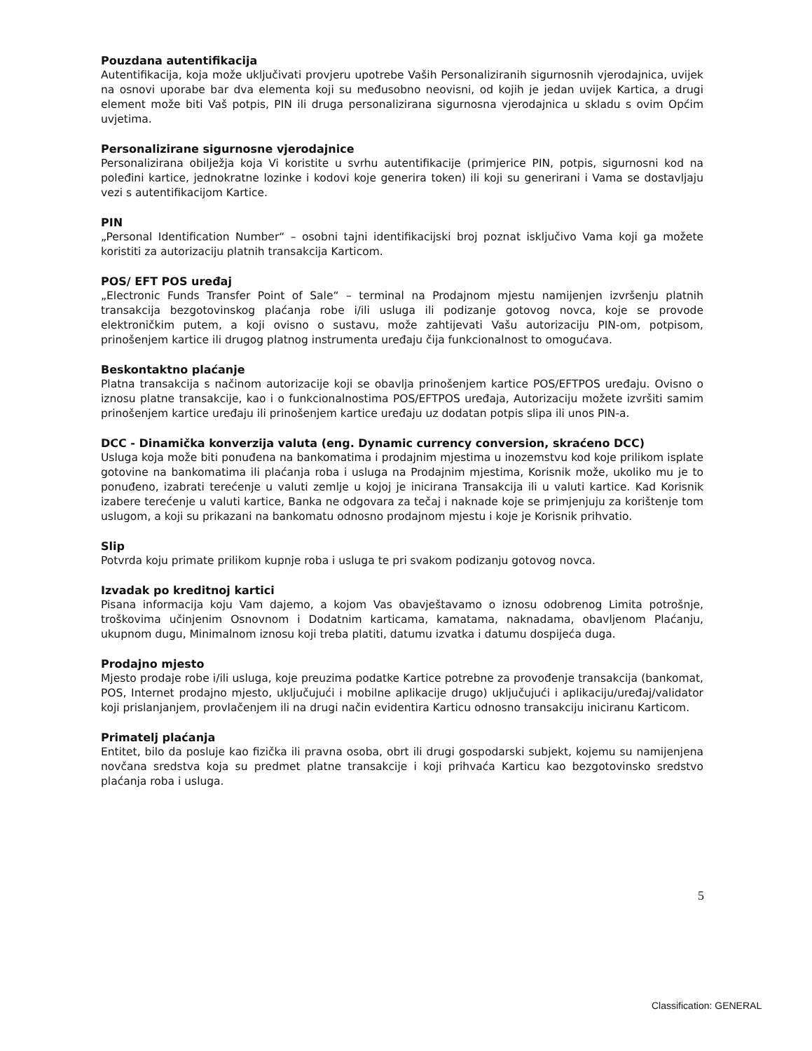Pouzdana autentifikacija
Autentifikacija, koja može uključivati provjeru upotrebe Vaših Personaliziranih sigurnosnih vjerodajnica, uvijek na osnovi uporabe bar dva elementa koji su međusobno neovisni, od kojih je jedan uvijek Kartica, a drugi element može biti Vaš potpis, PIN ili druga personalizirana sigurnosna vjerodajnica u skladu s ovim Općim uvjetima.
Personalizirane sigurnosne vjerodajnice
Personalizirana obilježja koja Vi koristite u svrhu autentifikacije (primjerice PIN, potpis, sigurnosni kod na poleđini kartice, jednokratne lozinke i kodovi koje generira token) ili koji su generirani i Vama se dostavljaju vezi s autentifikacijom Kartice.
PIN
„Personal Identification Number“ – osobni tajni identifikacijski broj poznat isključivo Vama koji ga možete koristiti za autorizaciju platnih transakcija Karticom.
POS/ EFT POS uređaj
„Electronic Funds Transfer Point of Sale“ – terminal na Prodajnom mjestu namijenjen izvršenju platnih transakcija bezgotovinskog plaćanja robe i/ili usluga ili podizanje gotovog novca, koje se provode elektroničkim putem, a koji ovisno o sustavu, može zahtijevati Vašu autorizaciju PIN-om, potpisom, prinošenjem kartice ili drugog platnog instrumenta uređaju čija funkcionalnost to omogućava.
Beskontaktno plaćanje
Platna transakcija s načinom autorizacije koji se obavlja prinošenjem kartice POS/EFTPOS uređaju. Ovisno o iznosu platne transakcije, kao i o funkcionalnostima POS/EFTPOS uređaja, Autorizaciju možete izvršiti samim prinošenjem kartice uređaju ili prinošenjem kartice uređaju uz dodatan potpis slipa ili unos PIN-a.
DCC - Dinamička konverzija valuta (eng. Dynamic currency conversion, skraćeno DCC)
Usluga koja može biti ponuđena na bankomatima i prodajnim mjestima u inozemstvu kod koje prilikom isplate gotovine na bankomatima ili plaćanja roba i usluga na Prodajnim mjestima, Korisnik može, ukoliko mu je to ponuđeno, izabrati terećenje u valuti zemlje u kojoj je inicirana Transakcija ili u valuti kartice. Kad Korisnik izabere terećenje u valuti kartice, Banka ne odgovara za tečaj i naknade koje se primjenjuju za korištenje tom uslugom, a koji su prikazani na bankomatu odnosno prodajnom mjestu i koje je Korisnik prihvatio.
Slip
Potvrda koju primate prilikom kupnje roba i usluga te pri svakom podizanju gotovog novca.
Izvadak po kreditnoj kartici
Pisana informacija koju Vam dajemo, a kojom Vas obavještavamo o iznosu odobrenog Limita potrošnje, troškovima učinjenim Osnovnom i Dodatnim karticama, kamatama, naknadama, obavljenom Plaćanju, ukupnom dugu, Minimalnom iznosu koji treba platiti, datumu izvatka i datumu dospijeća duga.
Prodajno mjesto
Mjesto prodaje robe i/ili usluga, koje preuzima podatke Kartice potrebne za provođenje transakcija (bankomat, POS, Internet prodajno mjesto, uključujući i mobilne aplikacije drugo) uključujući i aplikaciju/uređaj/validator koji prislanjanjem, provlačenjem ili na drugi način evidentira Karticu odnosno transakciju iniciranu Karticom.
Primatelj plaćanja
Entitet, bilo da posluje kao fizička ili pravna osoba, obrt ili drugi gospodarski subjekt, kojemu su namijenjena novčana sredstva koja su predmet platne transakcije i koji prihvaća Karticu kao bezgotovinsko sredstvo plaćanja roba i usluga.
5
Classification: GENERAL